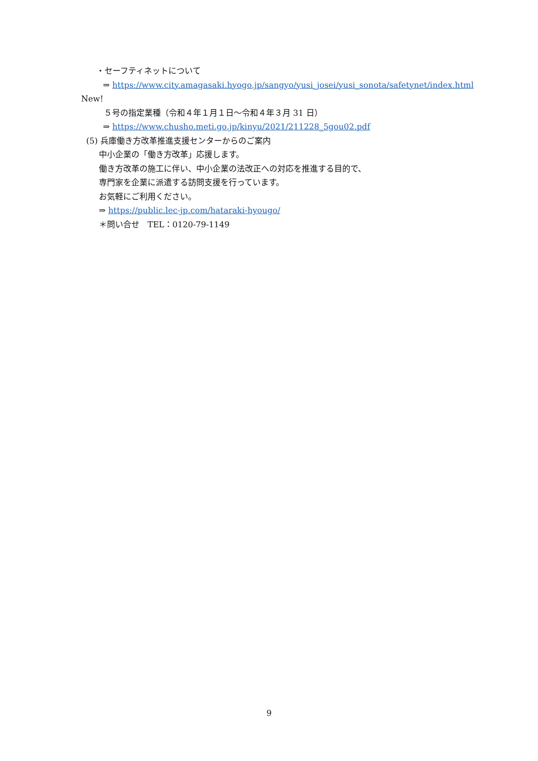・セーフティネットについて
⇒ https://www.city.amagasaki.hyogo.jp/sangyo/yusi_josei/yusi_sonota/safetynet/index.html
New!
５号の指定業種（令和４年１月１日～令和４年３月 31 日）
⇒ https://www.chusho.meti.go.jp/kinyu/2021/211228_5gou02.pdf
(5) 兵庫働き方改革推進支援センターからのご案内
中小企業の「働き方改革」応援します。
働き方改革の施工に伴い、中小企業の法改正への対応を推進する目的で、
専門家を企業に派遣する訪問支援を行っています。
お気軽にご利用ください。
⇒ https://public.lec-jp.com/hataraki-hyougo/
＊問い合せ　TEL：0120-79-1149
9